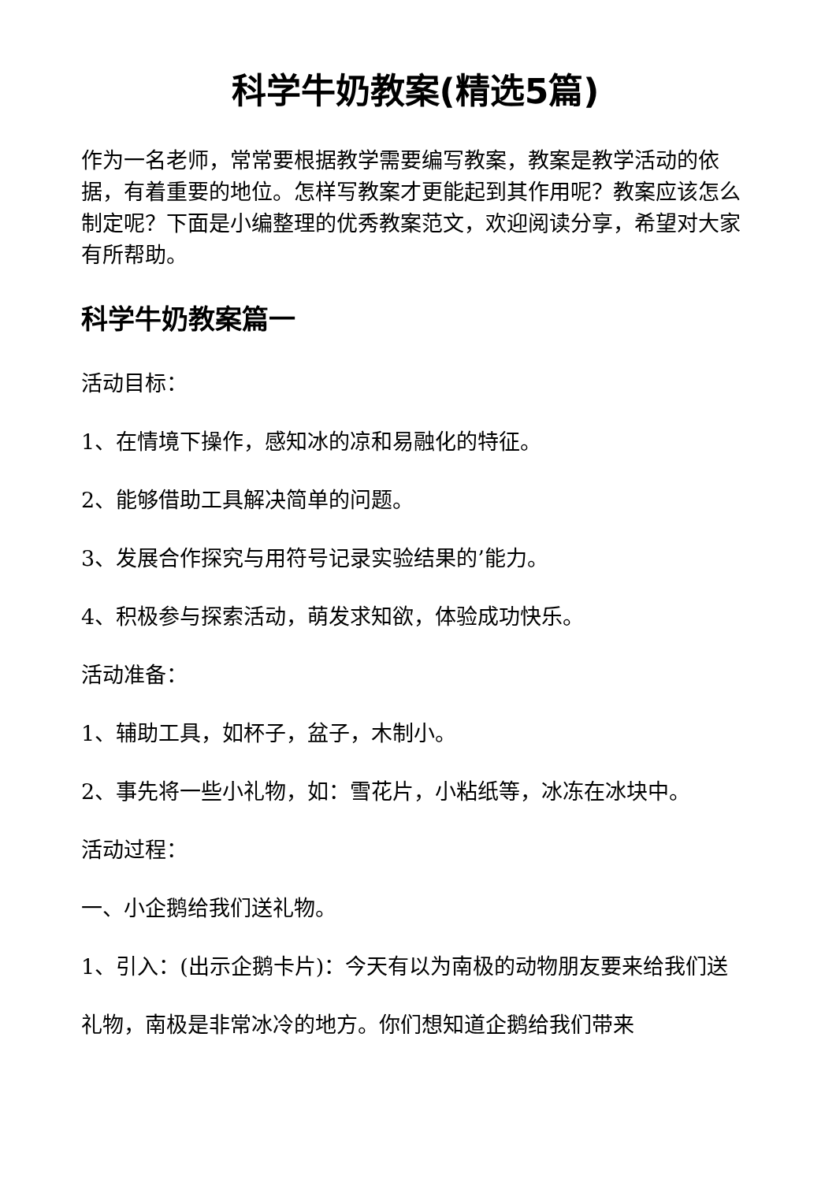科学牛奶教案(精选5篇)
作为一名老师，常常要根据教学需要编写教案，教案是教学活动的依据，有着重要的地位。怎样写教案才更能起到其作用呢？教案应该怎么制定呢？下面是小编整理的优秀教案范文，欢迎阅读分享，希望对大家有所帮助。
科学牛奶教案篇一
活动目标：
1、在情境下操作，感知冰的凉和易融化的特征。
2、能够借助工具解决简单的问题。
3、发展合作探究与用符号记录实验结果的’能力。
4、积极参与探索活动，萌发求知欲，体验成功快乐。
活动准备：
1、辅助工具，如杯子，盆子，木制小。
2、事先将一些小礼物，如：雪花片，小粘纸等，冰冻在冰块中。
活动过程：
一、小企鹅给我们送礼物。
1、引入：(出示企鹅卡片)：今天有以为南极的动物朋友要来给我们送
礼物，南极是非常冰冷的地方。你们想知道企鹅给我们带来